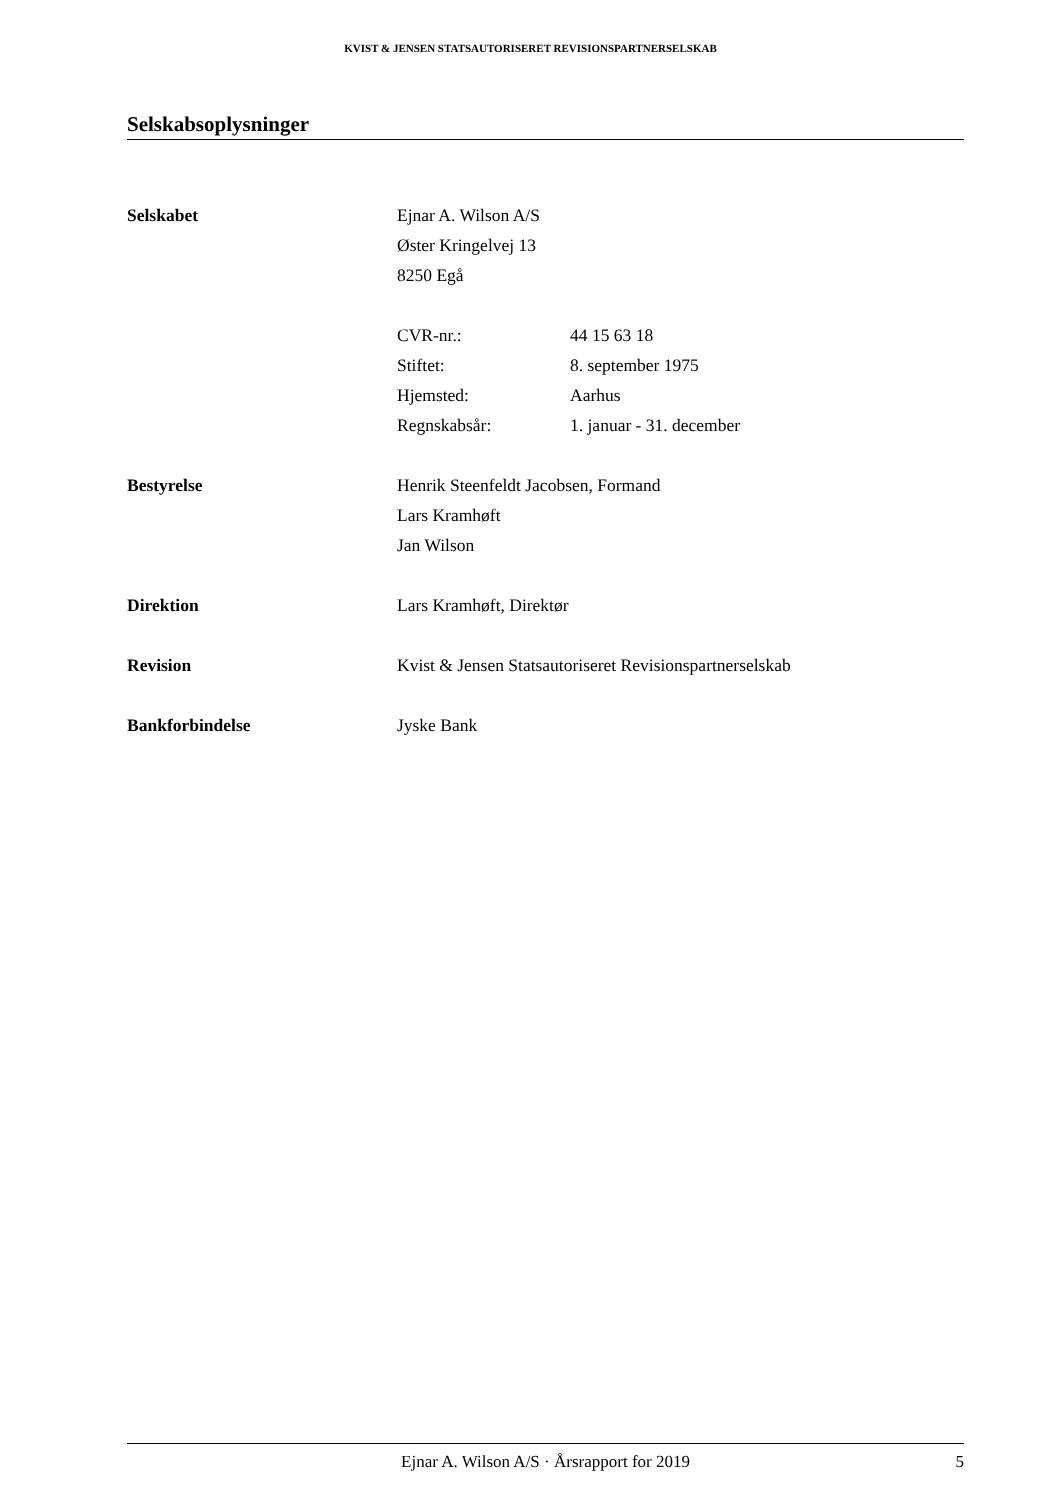KVIST & JENSEN STATSAUTORISERET REVISIONSPARTNERSELSKAB
Selskabsoplysninger
Selskabet Ejnar A. Wilson A/S
Øster Kringelvej 13
8250 Egå
CVR-nr.: 44 15 63 18
Stiftet: 8. september 1975
Hjemsted: Aarhus
Regnskabsår: 1. januar - 31. december
Bestyrelse Henrik Steenfeldt Jacobsen, Formand
Lars Kramhøft
Jan Wilson
Direktion Lars Kramhøft, Direktør
Revision Kvist & Jensen Statsautoriseret Revisionspartnerselskab
Bankforbindelse Jyske Bank
Ejnar A. Wilson A/S · Årsrapport for 2019
5